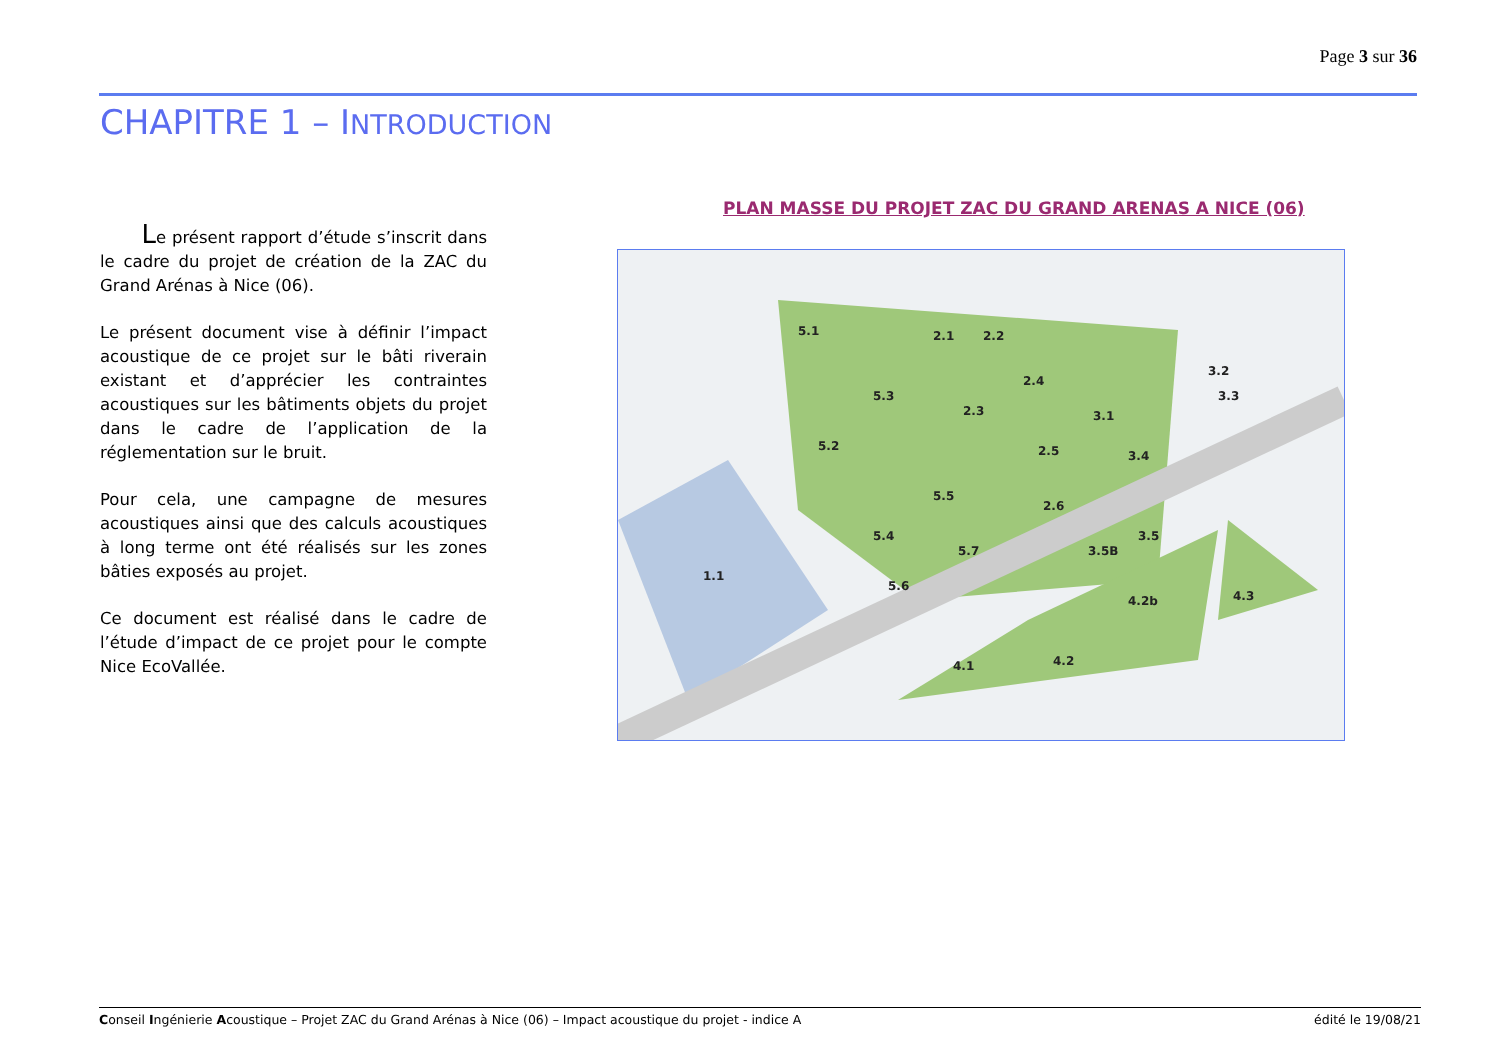Page 3 sur 36
CHAPITRE 1 – INTRODUCTION
Le présent rapport d’étude s’inscrit dans le cadre du projet de création de la ZAC du Grand Arénas à Nice (06).
Le présent document vise à définir l’impact acoustique de ce projet sur le bâti riverain existant et d’apprécier les contraintes acoustiques sur les bâtiments objets du projet dans le cadre de l’application de la réglementation sur le bruit.
Pour cela, une campagne de mesures acoustiques ainsi que des calculs acoustiques à long terme ont été réalisés sur les zones bâties exposés au projet.
Ce document est réalisé dans le cadre de l’étude d’impact de ce projet pour le compte Nice EcoVallée.
PLAN MASSE DU PROJET ZAC DU GRAND ARENAS A NICE (06)
5.1
2.1
2.2
5.3
2.4
2.3
5.2
3.1
2.5
5.5
2.6
5.4
5.7
5.6
1.1
3.2
3.3
3.5
3.5B
4.2b
4.3
4.1
4.2
3.4
Conseil Ingénierie Acoustique – Projet ZAC du Grand Arénas à Nice (06) – Impact acoustique du projet - indice A édité le 19/08/21